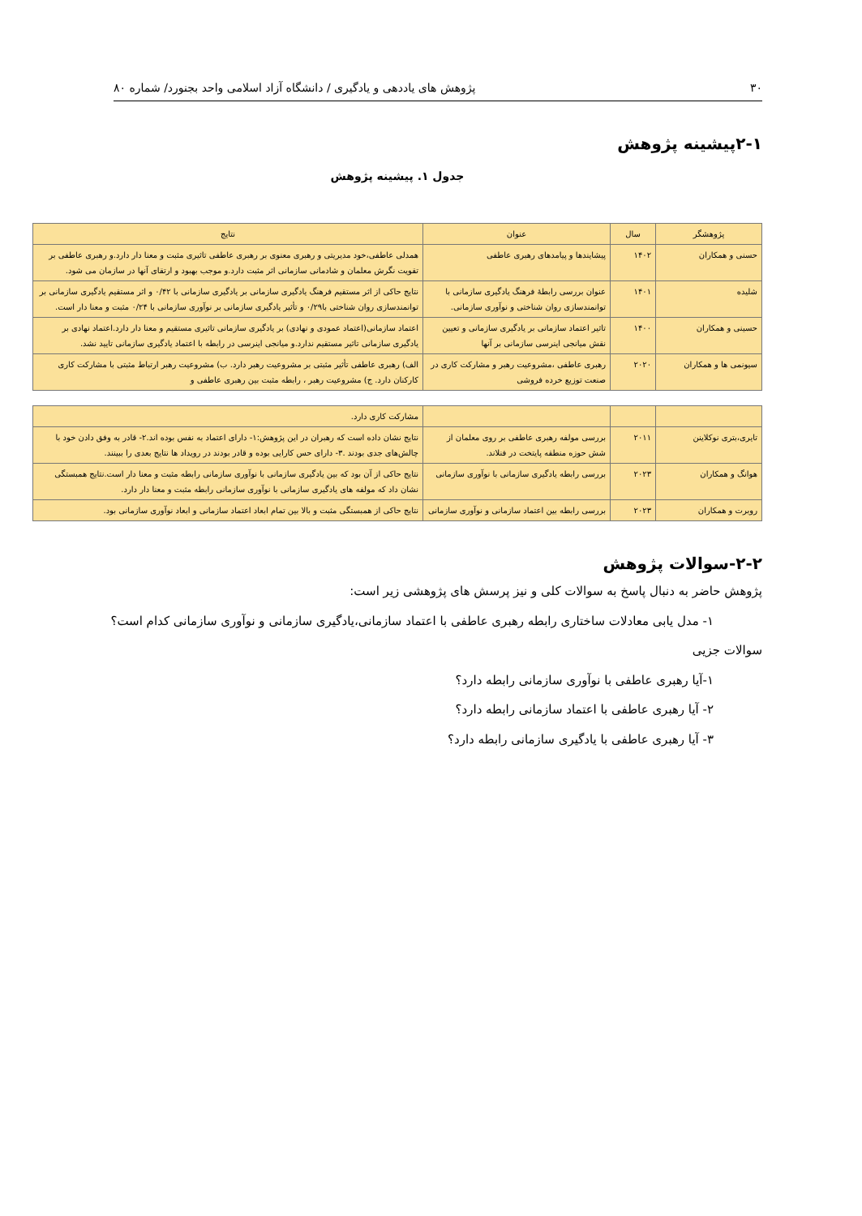۳۰ پژوهش های یاددهی و یادگیری / دانشگاه آزاد اسلامی واحد بجنورد/ شماره ۸۰
۲-۱پیشینه پژوهش
جدول ۱. پیشینه پژوهش
| پژوهشگر | سال | عنوان | نتایج |
| --- | --- | --- | --- |
| حسنی و همکاران | ۱۴۰۲ | پیشایندها و پیامدهای رهبری عاطفی | همدلی عاطفی،خود مدیریتی و رهبری معنوی بر رهبری عاطفی تاثیری مثبت و معنا دار دارد.و رهبری عاطفی بر تقویت نگرش معلمان و شادمانی سازمانی اثر مثبت دارد.و موجب بهبود و ارتقای آنها در سازمان می شود. |
| شلیده | ۱۴۰۱ | عنوان بررسی رابطهٔ فرهنگ یادگیری سازمانی با توانمندسازی روان شناختی و نوآوری سازمانی. | نتایج حاکی از اثر مستقیم فرهنگ یادگیری سازمانی بر یادگیری سازمانی با ۰/۴۲ و اثر مستقیم یادگیری سازمانی بر توانمندسازی روان شناختی با۰/۲۹ و تأثیر یادگیری سازمانی بر نوآوری سازمانی با ۰/۲۴ مثبت و معنا دار است. |
| حسینی و همکاران | ۱۴۰۰ | تاثیر اعتماد سازمانی بر یادگیری سازمانی و تعیین نقش میانجی اینرسی سازمانی بر آنها | اعتماد سازمانی(اعتماد عمودی و نهادی) بر یادگیری سازمانی تاثیری مستقیم و معنا دار دارد.اعتماد نهادی بر یادگیری سازمانی تاثیر مستقیم ندارد.و میانجی اینرسی در رابطه با اعتماد یادگیری سازمانی تایید نشد. |
| سیونمی ها و همکاران | ۲۰۲۰ | رهبری عاطفی ،مشروعیت رهبر و مشارکت کاری در صنعت توزیع خرده فروشی | الف) رهبری عاطفی تأثیر مثبتی بر مشروعیت رهبر دارد. ب) مشروعیت رهبر ارتباط مثبتی با مشارکت کاری کارکنان دارد. ج) مشروعیت رهبر ، رابطه مثبت بین رهبری عاطفی و |
| | | | مشارکت کاری دارد. |
| تایری،بتری نوکلاینن | ۲۰۱۱ | بررسی مولفه رهبری عاطفی بر روی معلمان از شش حوزه منطقه پایتخت در فنلاند. | نتایج نشان داده است که رهبران در این پژوهش:۱- دارای اعتماد به نفس بوده اند.۲- قادر به وفق دادن خود با چالش‌های جدی بودند .۳- دارای حس کارایی بوده و قادر بودند در رویداد ها نتایج بعدی را ببینند. |
| هوانگ و همکاران | ۲۰۲۳ | بررسی رابطه یادگیری سازمانی با نوآوری سازمانی | نتایج حاکی از آن بود که بین یادگیری سازمانی با نوآوری سازمانی رابطه مثبت و معنا دار است.نتایج همبستگی نشان داد که مولفه های یادگیری سازمانی با نوآوری سازمانی رابطه مثبت و معنا دار دارد. |
| روبرت و همکاران | ۲۰۲۳ | بررسی رابطه بین اعتماد سازمانی و نوآوری سازمانی | نتایج حاکی از همبستگی مثبت و بالا بین تمام ابعاد اعتماد سازمانی و ابعاد نوآوری سازمانی بود. |
۲-۲-سوالات پژوهش
پژوهش حاضر به دنبال پاسخ به سوالات کلی و نیز پرسش های پژوهشی زیر است:
۱- مدل یابی معادلات ساختاری رابطه رهبری عاطفی با اعتماد سازمانی،یادگیری سازمانی و نوآوری سازمانی کدام است؟
سوالات جزیی
۱-آیا رهبری عاطفی با نوآوری سازمانی رابطه دارد؟
۲- آیا رهبری عاطفی با اعتماد سازمانی رابطه دارد؟
۳- آیا رهبری عاطفی با یادگیری سازمانی رابطه دارد؟